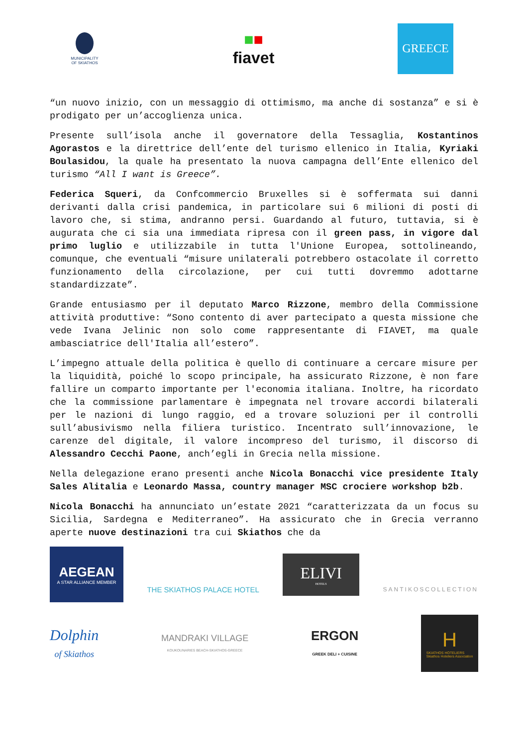MUNICIPALITY
OF SKIATHOS
■■
fiavet
GREECE
“un nuovo inizio, con un messaggio di ottimismo, ma anche di sostanza” e si è prodigato per un’accoglienza unica.
Presente sull’isola anche il governatore della Tessaglia, Kostantinos Agorastos e la direttrice dell’ente del turismo ellenico in Italia, Kyriaki Boulasidou, la quale ha presentato la nuova campagna dell’Ente ellenico del turismo “All I want is Greece”.
Federica Squeri, da Confcommercio Bruxelles si è soffermata sui danni derivanti dalla crisi pandemica, in particolare sui 6 milioni di posti di lavoro che, si stima, andranno persi. Guardando al futuro, tuttavia, si è augurata che ci sia una immediata ripresa con il green pass, in vigore dal primo luglio e utilizzabile in tutta l'Unione Europea, sottolineando, comunque, che eventuali “misure unilaterali potrebbero ostacolate il corretto funzionamento della circolazione, per cui tutti dovremmo adottarne standardizzate”.
Grande entusiasmo per il deputato Marco Rizzone, membro della Commissione attività produttive: “Sono contento di aver partecipato a questa missione che vede Ivana Jelinic non solo come rappresentante di FIAVET, ma quale ambasciatrice dell'Italia all’estero”.
L’impegno attuale della politica è quello di continuare a cercare misure per la liquidità, poiché lo scopo principale, ha assicurato Rizzone, è non fare fallire un comparto importante per l'economia italiana. Inoltre, ha ricordato che la commissione parlamentare è impegnata nel trovare accordi bilaterali per le nazioni di lungo raggio, ed a trovare soluzioni per il controlli sull’abusivismo nella filiera turistico. Incentrato sull’innovazione, le carenze del digitale, il valore incompreso del turismo, il discorso di Alessandro Cecchi Paone, anch’egli in Grecia nella missione.
Nella delegazione erano presenti anche Nicola Bonacchi vice presidente Italy Sales Alitalia e Leonardo Massa, country manager MSC crociere workshop b2b.
Nicola Bonacchi ha annunciato un’estate 2021 “caratterizzata da un focus su Sicilia, Sardegna e Mediterraneo”. Ha assicurato che in Grecia verranno aperte nuove destinazioni tra cui Skiathos che da
AEGEAN
A STAR ALLIANCE MEMBER
THE SKIATHOS PALACE HOTEL
ELIVI
HOTELS
SANTIKOSCOLLECTION
Dolphin
of Skiathos
MANDRAKI VILLAGE
KOUKOUNARIES BEACH-SKIATHOS-GREECE
ERGON
GREEK DELI + CUISINE
H
SKIATHOS HOTELIERS
Skiathos Hoteliers Association